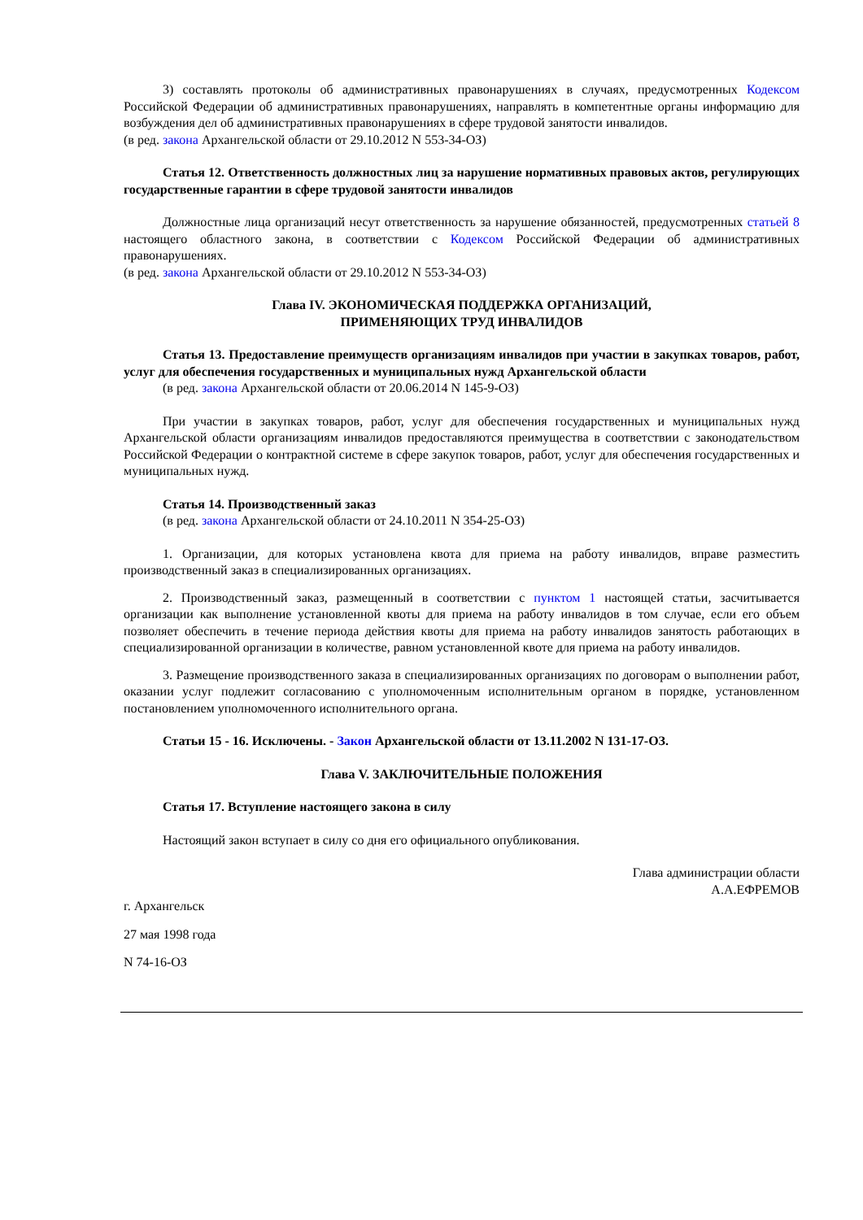3) составлять протоколы об административных правонарушениях в случаях, предусмотренных Кодексом Российской Федерации об административных правонарушениях, направлять в компетентные органы информацию для возбуждения дел об административных правонарушениях в сфере трудовой занятости инвалидов.
(в ред. закона Архангельской области от 29.10.2012 N 553-34-ОЗ)
Статья 12. Ответственность должностных лиц за нарушение нормативных правовых актов, регулирующих государственные гарантии в сфере трудовой занятости инвалидов
Должностные лица организаций несут ответственность за нарушение обязанностей, предусмотренных статьей 8 настоящего областного закона, в соответствии с Кодексом Российской Федерации об административных правонарушениях.
(в ред. закона Архангельской области от 29.10.2012 N 553-34-ОЗ)
Глава IV. ЭКОНОМИЧЕСКАЯ ПОДДЕРЖКА ОРГАНИЗАЦИЙ,
ПРИМЕНЯЮЩИХ ТРУД ИНВАЛИДОВ
Статья 13. Предоставление преимуществ организациям инвалидов при участии в закупках товаров, работ, услуг для обеспечения государственных и муниципальных нужд Архангельской области
(в ред. закона Архангельской области от 20.06.2014 N 145-9-ОЗ)
При участии в закупках товаров, работ, услуг для обеспечения государственных и муниципальных нужд Архангельской области организациям инвалидов предоставляются преимущества в соответствии с законодательством Российской Федерации о контрактной системе в сфере закупок товаров, работ, услуг для обеспечения государственных и муниципальных нужд.
Статья 14. Производственный заказ
(в ред. закона Архангельской области от 24.10.2011 N 354-25-ОЗ)
1. Организации, для которых установлена квота для приема на работу инвалидов, вправе разместить производственный заказ в специализированных организациях.
2. Производственный заказ, размещенный в соответствии с пунктом 1 настоящей статьи, засчитывается организации как выполнение установленной квоты для приема на работу инвалидов в том случае, если его объем позволяет обеспечить в течение периода действия квоты для приема на работу инвалидов занятость работающих в специализированной организации в количестве, равном установленной квоте для приема на работу инвалидов.
3. Размещение производственного заказа в специализированных организациях по договорам о выполнении работ, оказании услуг подлежит согласованию с уполномоченным исполнительным органом в порядке, установленном постановлением уполномоченного исполнительного органа.
Статьи 15 - 16. Исключены. - Закон Архангельской области от 13.11.2002 N 131-17-ОЗ.
Глава V. ЗАКЛЮЧИТЕЛЬНЫЕ ПОЛОЖЕНИЯ
Статья 17. Вступление настоящего закона в силу
Настоящий закон вступает в силу со дня его официального опубликования.
Глава администрации области
А.А.ЕФРЕМОВ
г. Архангельск
27 мая 1998 года
N 74-16-ОЗ